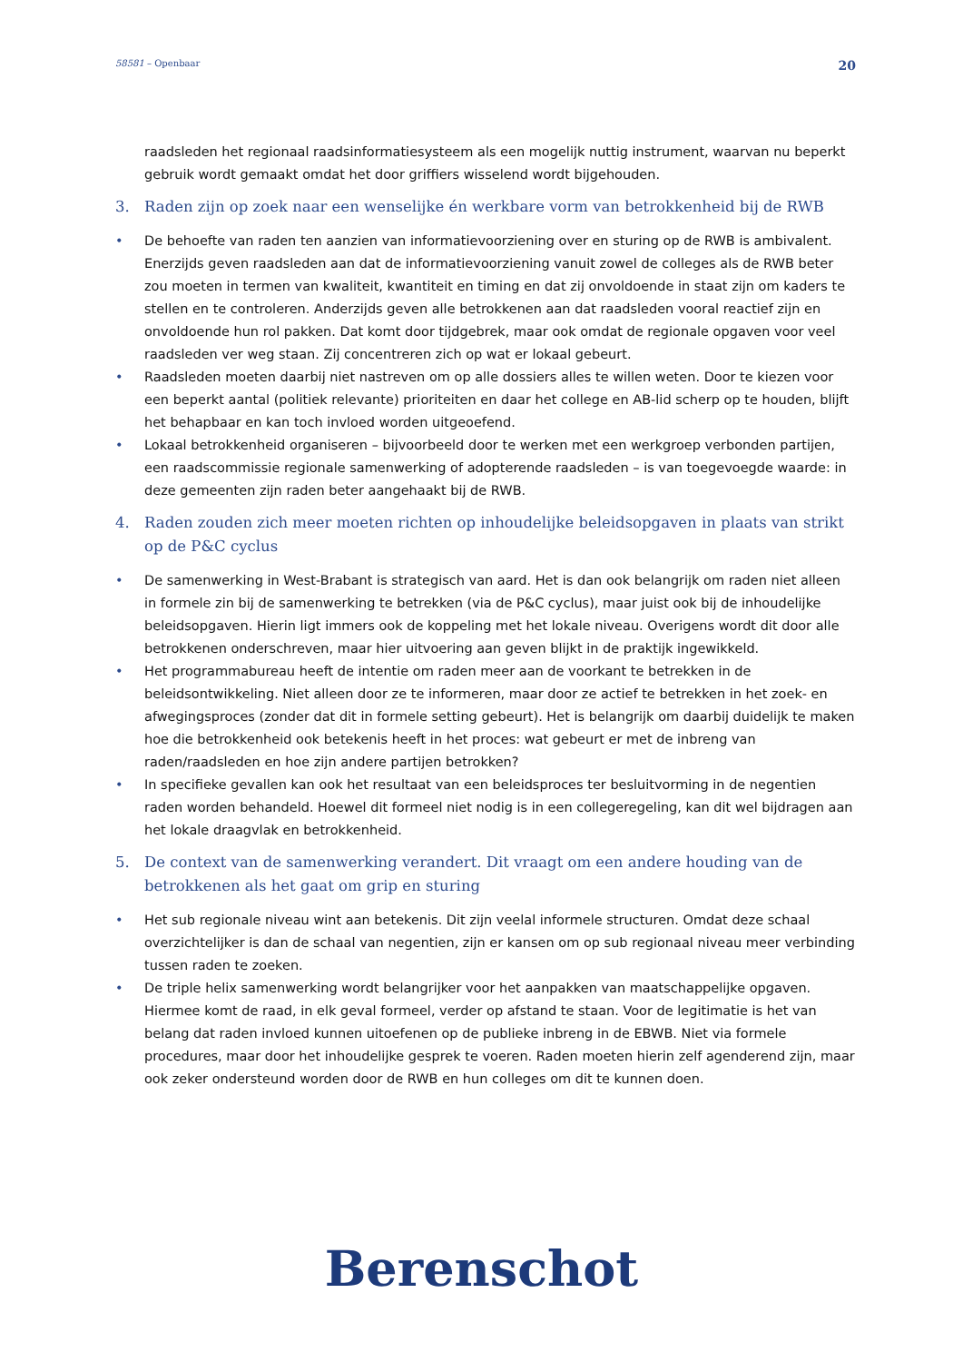58581 – Openbaar 20
raadsleden het regionaal raadsinformatiesysteem als een mogelijk nuttig instrument, waarvan nu beperkt gebruik wordt gemaakt omdat het door griffiers wisselend wordt bijgehouden.
3. Raden zijn op zoek naar een wenselijke én werkbare vorm van betrokkenheid bij de RWB
• De behoefte van raden ten aanzien van informatievoorziening over en sturing op de RWB is ambivalent. Enerzijds geven raadsleden aan dat de informatievoorziening vanuit zowel de colleges als de RWB beter zou moeten in termen van kwaliteit, kwantiteit en timing en dat zij onvoldoende in staat zijn om kaders te stellen en te controleren. Anderzijds geven alle betrokkenen aan dat raadsleden vooral reactief zijn en onvoldoende hun rol pakken. Dat komt door tijdgebrek, maar ook omdat de regionale opgaven voor veel raadsleden ver weg staan. Zij concentreren zich op wat er lokaal gebeurt.
• Raadsleden moeten daarbij niet nastreven om op alle dossiers alles te willen weten. Door te kiezen voor een beperkt aantal (politiek relevante) prioriteiten en daar het college en AB-lid scherp op te houden, blijft het behapbaar en kan toch invloed worden uitgeoefend.
• Lokaal betrokkenheid organiseren – bijvoorbeeld door te werken met een werkgroep verbonden partijen, een raadscommissie regionale samenwerking of adopterende raadsleden – is van toegevoegde waarde: in deze gemeenten zijn raden beter aangehaakt bij de RWB.
4. Raden zouden zich meer moeten richten op inhoudelijke beleidsopgaven in plaats van strikt op de P&C cyclus
• De samenwerking in West-Brabant is strategisch van aard. Het is dan ook belangrijk om raden niet alleen in formele zin bij de samenwerking te betrekken (via de P&C cyclus), maar juist ook bij de inhoudelijke beleidsopgaven. Hierin ligt immers ook de koppeling met het lokale niveau. Overigens wordt dit door alle betrokkenen onderschreven, maar hier uitvoering aan geven blijkt in de praktijk ingewikkeld.
• Het programmabureau heeft de intentie om raden meer aan de voorkant te betrekken in de beleidsontwikkeling. Niet alleen door ze te informeren, maar door ze actief te betrekken in het zoek- en afwegingsproces (zonder dat dit in formele setting gebeurt). Het is belangrijk om daarbij duidelijk te maken hoe die betrokkenheid ook betekenis heeft in het proces: wat gebeurt er met de inbreng van raden/raadsleden en hoe zijn andere partijen betrokken?
• In specifieke gevallen kan ook het resultaat van een beleidsproces ter besluitvorming in de negentien raden worden behandeld. Hoewel dit formeel niet nodig is in een collegeregeling, kan dit wel bijdragen aan het lokale draagvlak en betrokkenheid.
5. De context van de samenwerking verandert. Dit vraagt om een andere houding van de betrokkenen als het gaat om grip en sturing
• Het sub regionale niveau wint aan betekenis. Dit zijn veelal informele structuren. Omdat deze schaal overzichtelijker is dan de schaal van negentien, zijn er kansen om op sub regionaal niveau meer verbinding tussen raden te zoeken.
• De triple helix samenwerking wordt belangrijker voor het aanpakken van maatschappelijke opgaven. Hiermee komt de raad, in elk geval formeel, verder op afstand te staan. Voor de legitimatie is het van belang dat raden invloed kunnen uitoefenen op de publieke inbreng in de EBWB. Niet via formele procedures, maar door het inhoudelijke gesprek te voeren. Raden moeten hierin zelf agenderend zijn, maar ook zeker ondersteund worden door de RWB en hun colleges om dit te kunnen doen.
Berenschot